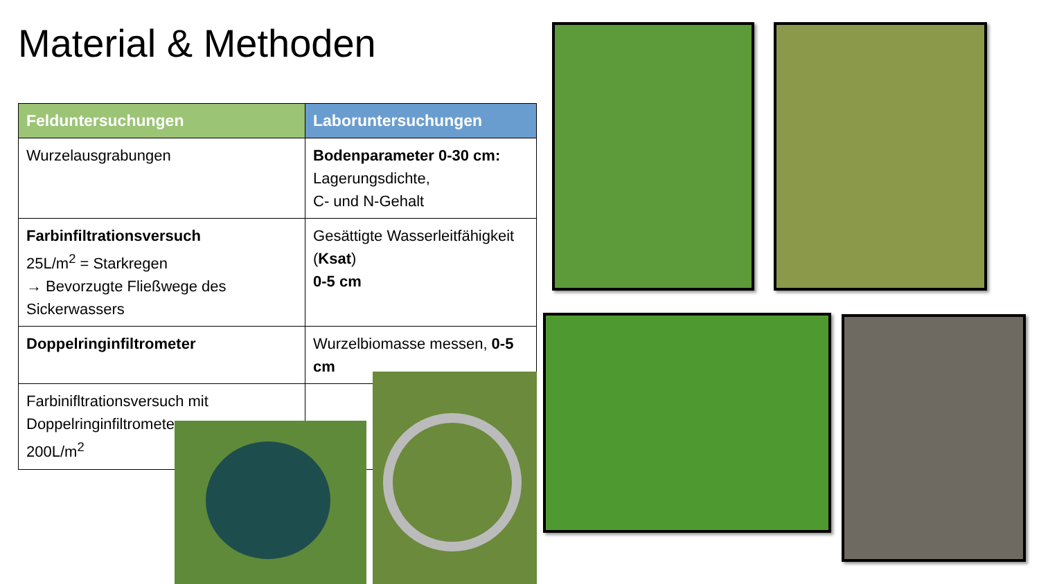Material & Methoden
| Felduntersuchungen | Laboruntersuchungen |
| --- | --- |
| Wurzelausgrabungen | Bodenparameter 0-30 cm: Lagerungsdichte, C- und N-Gehalt |
| Farbinfiltrationsversuch 25L/m<sup>2</sup> = Starkregen → Bevorzugte Fließwege des Sickerwassers | Gesättigte Wasserleitfähigkeit ( Ksat ) 0-5 cm |
| Doppelringinfiltrometer | Wurzelbiomasse messen, 0-5 cm |
| Farbinifltrationsversuch mit Doppelringinfiltrometer 200L/m<sup>2</sup> | |